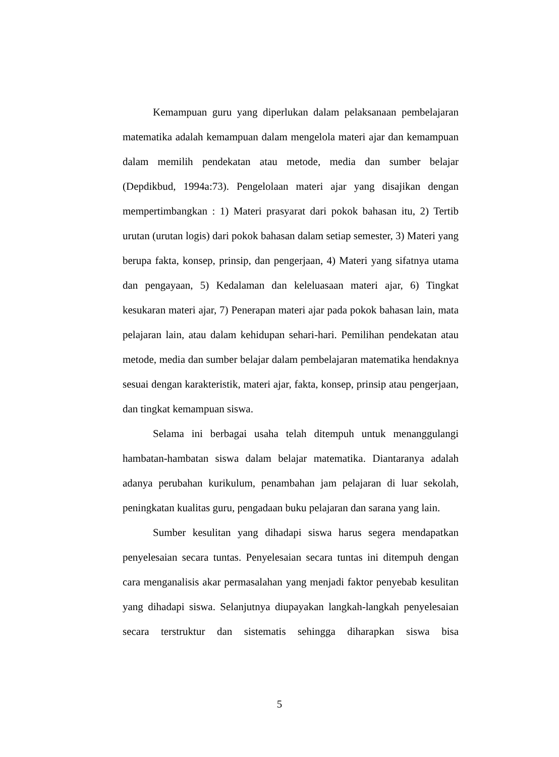Kemampuan guru yang diperlukan dalam pelaksanaan pembelajaran matematika adalah kemampuan dalam mengelola materi ajar dan kemampuan dalam memilih pendekatan atau metode, media dan sumber belajar (Depdikbud, 1994a:73). Pengelolaan materi ajar yang disajikan dengan mempertimbangkan : 1) Materi prasyarat dari pokok bahasan itu, 2) Tertib urutan (urutan logis) dari pokok bahasan dalam setiap semester, 3) Materi yang berupa fakta, konsep, prinsip, dan pengerjaan, 4) Materi yang sifatnya utama dan pengayaan, 5) Kedalaman dan keleluasaan materi ajar, 6) Tingkat kesukaran materi ajar, 7) Penerapan materi ajar pada pokok bahasan lain, mata pelajaran lain, atau dalam kehidupan sehari-hari. Pemilihan pendekatan atau metode, media dan sumber belajar dalam pembelajaran matematika hendaknya sesuai dengan karakteristik, materi ajar, fakta, konsep, prinsip atau pengerjaan, dan tingkat kemampuan siswa.
Selama ini berbagai usaha telah ditempuh untuk menanggulangi hambatan-hambatan siswa dalam belajar matematika. Diantaranya adalah adanya perubahan kurikulum, penambahan jam pelajaran di luar sekolah, peningkatan kualitas guru, pengadaan buku pelajaran dan sarana yang lain.
Sumber kesulitan yang dihadapi siswa harus segera mendapatkan penyelesaian secara tuntas. Penyelesaian secara tuntas ini ditempuh dengan cara menganalisis akar permasalahan yang menjadi faktor penyebab kesulitan yang dihadapi siswa. Selanjutnya diupayakan langkah-langkah penyelesaian secara terstruktur dan sistematis sehingga diharapkan siswa bisa
5